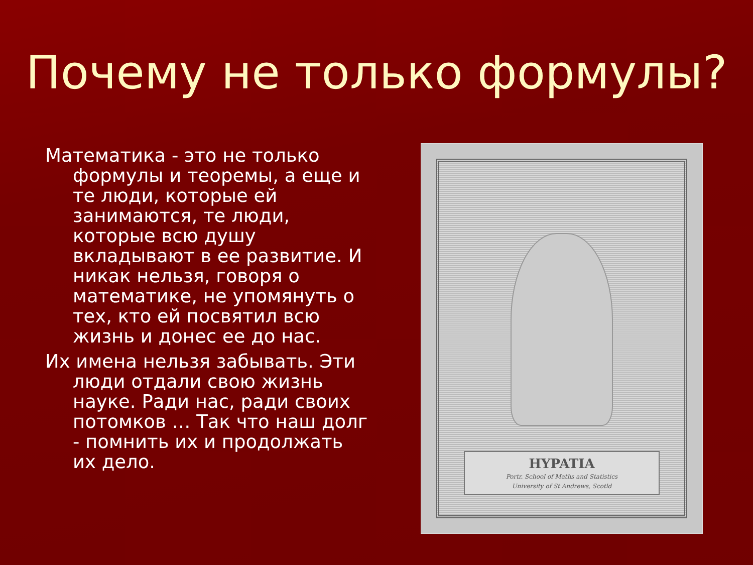Почему не только формулы?
Математика - это не только формулы и теоремы, а еще и те люди, которые ей занимаются, те люди, которые всю душу вкладывают в ее развитие. И никак нельзя, говоря о математике, не упомянуть о тех, кто ей посвятил всю жизнь и донес ее до нас.
Их имена нельзя забывать. Эти люди отдали свою жизнь науке. Ради нас, ради своих потомков … Так что наш долг - помнить их и продолжать их дело.
HYPATIA
Portr. School of Maths and Statistics
University of St Andrews, Scotld